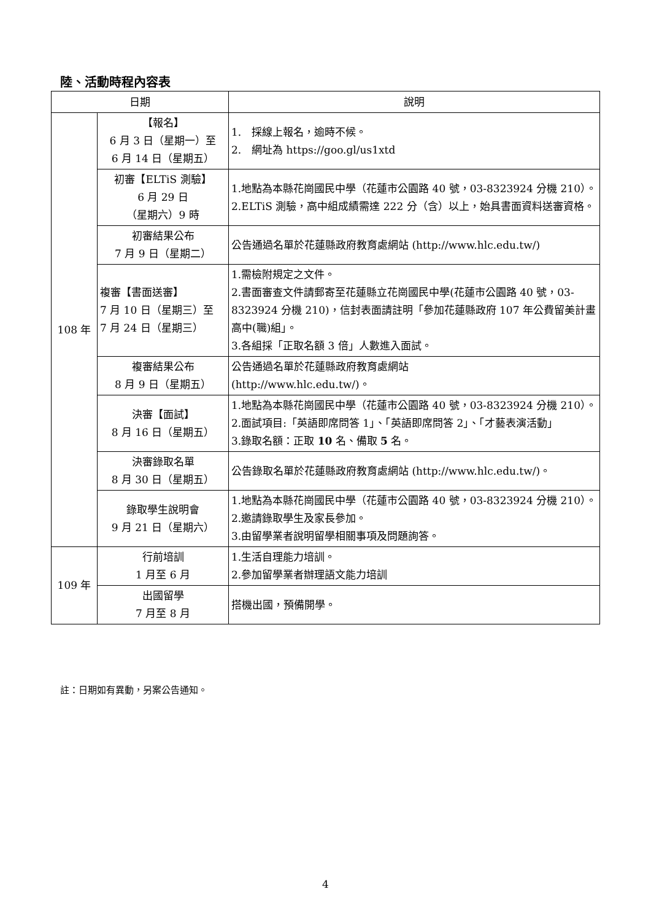陸、活動時程內容表
| 日期 | | 說明 |
| --- | --- | --- |
| 108 年 | 【報名】 6 月 3 日（星期一）至 6 月 14 日（星期五） | 1. 採線上報名，逾時不候。 2. 網址為 https://goo.gl/us1xtd |
| | 初審【ELTiS 測驗】 6 月 29 日 （星期六）9 時 | 1.地點為本縣花崗國民中學（花蓮市公園路 40 號，03-8323924 分機 210）。 2.ELTiS 測驗，高中組成績需達 222 分（含）以上，始具書面資料送審資格。 |
| | 初審結果公布 7 月 9 日（星期二） | 公告通過名單於花蓮縣政府教育處網站 ( http://www.hlc.edu.tw/ ) |
| | 複審【書面送審】 7 月 10 日（星期三）至 7 月 24 日（星期三） | 1.需檢附規定之文件。 2.書面審查文件請郵寄至花蓮縣立花崗國民中學(花蓮市公園路 40 號，03-8323924 分機 210)，信封表面請註明「參加花蓮縣政府 107 年公費留美計畫高中(職)組」。 3.各組採「正取名額 3 倍」人數進入面試。 |
| | 複審結果公布 8 月 9 日（星期五） | 公告通過名單於花蓮縣政府教育處網站 ( http://www.hlc.edu.tw/ )。 |
| | 決審【面試】 8 月 16 日（星期五） | 1.地點為本縣花崗國民中學（花蓮市公園路 40 號，03-8323924 分機 210）。 2.面試項目:「英語即席問答 1」、「英語即席問答 2」、「才藝表演活動」 3.錄取名額：正取 10 名、備取 5 名。 |
| | 決審錄取名單 8 月 30 日（星期五） | 公告錄取名單於花蓮縣政府教育處網站 ( http://www.hlc.edu.tw/ )。 |
| | 錄取學生說明會 9 月 21 日（星期六） | 1.地點為本縣花崗國民中學（花蓮市公園路 40 號，03-8323924 分機 210）。 2.邀請錄取學生及家長參加。 3.由留學業者說明留學相關事項及問題詢答。 |
| 109 年 | 行前培訓 1 月至 6 月 | 1.生活自理能力培訓。 2.參加留學業者辦理語文能力培訓 |
| | 出國留學 7 月至 8 月 | 搭機出國，預備開學。 |
註：日期如有異動，另案公告通知。
4